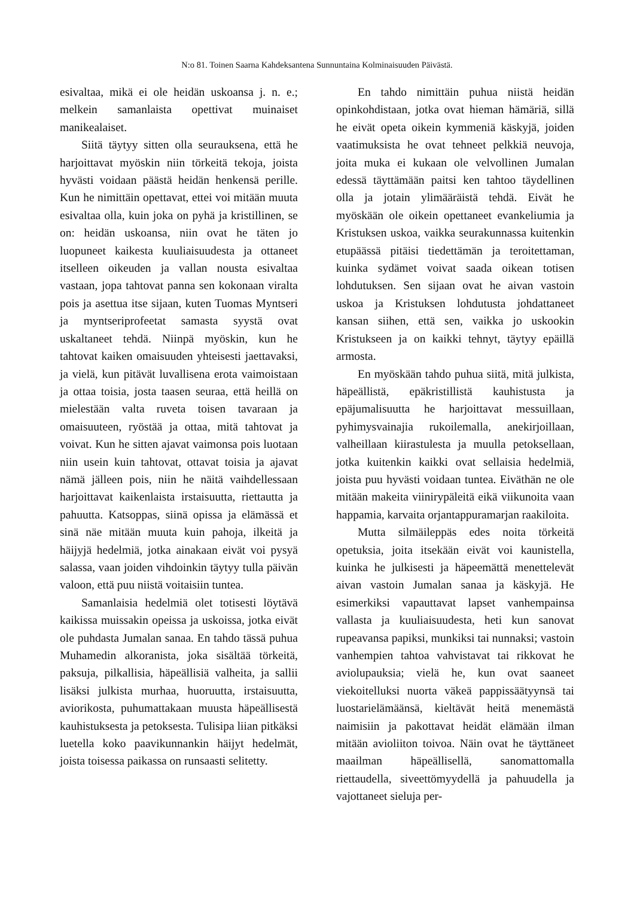N:o 81. Toinen Saarna Kahdeksantena Sunnuntaina Kolminaisuuden Päivästä.
esivaltaa, mikä ei ole heidän uskoansa j. n. e.; melkein samanlaista opettivat muinaiset manikealaiset.
Siitä täytyy sitten olla seurauksena, että he harjoittavat myöskin niin törkeitä tekoja, joista hyvästi voidaan päästä heidän henkensä perille. Kun he nimittäin opettavat, ettei voi mitään muuta esivaltaa olla, kuin joka on pyhä ja kristillinen, se on: heidän uskoansa, niin ovat he täten jo luopuneet kaikesta kuuliaisuudesta ja ottaneet itselleen oikeuden ja vallan nousta esivaltaa vastaan, jopa tahtovat panna sen kokonaan viralta pois ja asettua itse sijaan, kuten Tuomas Myntseri ja myntseriprofeetat samasta syystä ovat uskaltaneet tehdä. Niinpä myöskin, kun he tahtovat kaiken omaisuuden yhteisesti jaettavaksi, ja vielä, kun pitävät luvallisena erota vaimoistaan ja ottaa toisia, josta taasen seuraa, että heillä on mielestään valta ruveta toisen tavaraan ja omaisuuteen, ryöstää ja ottaa, mitä tahtovat ja voivat. Kun he sitten ajavat vaimonsa pois luotaan niin usein kuin tahtovat, ottavat toisia ja ajavat nämä jälleen pois, niin he näitä vaihdellessaan harjoittavat kaikenlaista irstaisuutta, riettautta ja pahuutta. Katsoppas, siinä opissa ja elämässä et sinä näe mitään muuta kuin pahoja, ilkeitä ja häijyjä hedelmiä, jotka ainakaan eivät voi pysyä salassa, vaan joiden vihdoinkin täytyy tulla päivän valoon, että puu niistä voitaisiin tuntea.
Samanlaisia hedelmiä olet totisesti löytävä kaikissa muissakin opeissa ja uskoissa, jotka eivät ole puhdasta Jumalan sanaa. En tahdo tässä puhua Muhamedin alkoranista, joka sisältää törkeitä, paksuja, pilkallisia, häpeällisiä valheita, ja sallii lisäksi julkista murhaa, huoruutta, irstaisuutta, aviorikosta, puhumattakaan muusta häpeällisestä kauhistuksesta ja petoksesta. Tulisipa liian pitkäksi luetella koko paavikunnankin häijyt hedelmät, joista toisessa paikassa on runsaasti selitetty.
En tahdo nimittäin puhua niistä heidän opinkohdistaan, jotka ovat hieman hämäriä, sillä he eivät opeta oikein kymmeniä käskyjä, joiden vaatimuksista he ovat tehneet pelkkiä neuvoja, joita muka ei kukaan ole velvollinen Jumalan edessä täyttämään paitsi ken tahtoo täydellinen olla ja jotain ylimääräistä tehdä. Eivät he myöskään ole oikein opettaneet evankeliumia ja Kristuksen uskoa, vaikka seurakunnassa kuitenkin etupäässä pitäisi tiedettämän ja teroitettaman, kuinka sydämet voivat saada oikean totisen lohdutuksen. Sen sijaan ovat he aivan vastoin uskoa ja Kristuksen lohdutusta johdattaneet kansan siihen, että sen, vaikka jo uskookin Kristukseen ja on kaikki tehnyt, täytyy epäillä armosta.
En myöskään tahdo puhua siitä, mitä julkista, häpeällistä, epäkristillistä kauhistusta ja epäjumalisuutta he harjoittavat messuillaan, pyhimysvainajia rukoilemalla, anekirjoillaan, valheillaan kiirastulesta ja muulla petoksellaan, jotka kuitenkin kaikki ovat sellaisia hedelmiä, joista puu hyvästi voidaan tuntea. Eiväthän ne ole mitään makeita viinirypäleitä eikä viikunoita vaan happamia, karvaita orjantappuramarjan raakiloita.
Mutta silmäileppäs edes noita törkeitä opetuksia, joita itsekään eivät voi kaunistella, kuinka he julkisesti ja häpeemättä menettelevät aivan vastoin Jumalan sanaa ja käskyjä. He esimerkiksi vapauttavat lapset vanhempainsa vallasta ja kuuliaisuudesta, heti kun sanovat rupeavansa papiksi, munkiksi tai nunnaksi; vastoin vanhempien tahtoa vahvistavat tai rikkovat he aviolupauksia; vielä he, kun ovat saaneet viekoitelluksi nuorta väkeä pappissäätyynsä tai luostarielämäänsä, kieltävät heitä menemästä naimisiin ja pakottavat heidät elämään ilman mitään avioliiton toivoa. Näin ovat he täyttäneet maailman häpeällisellä, sanomattomalla riettaudella, siveettömyydellä ja pahuudella ja vajottaneet sieluja per-